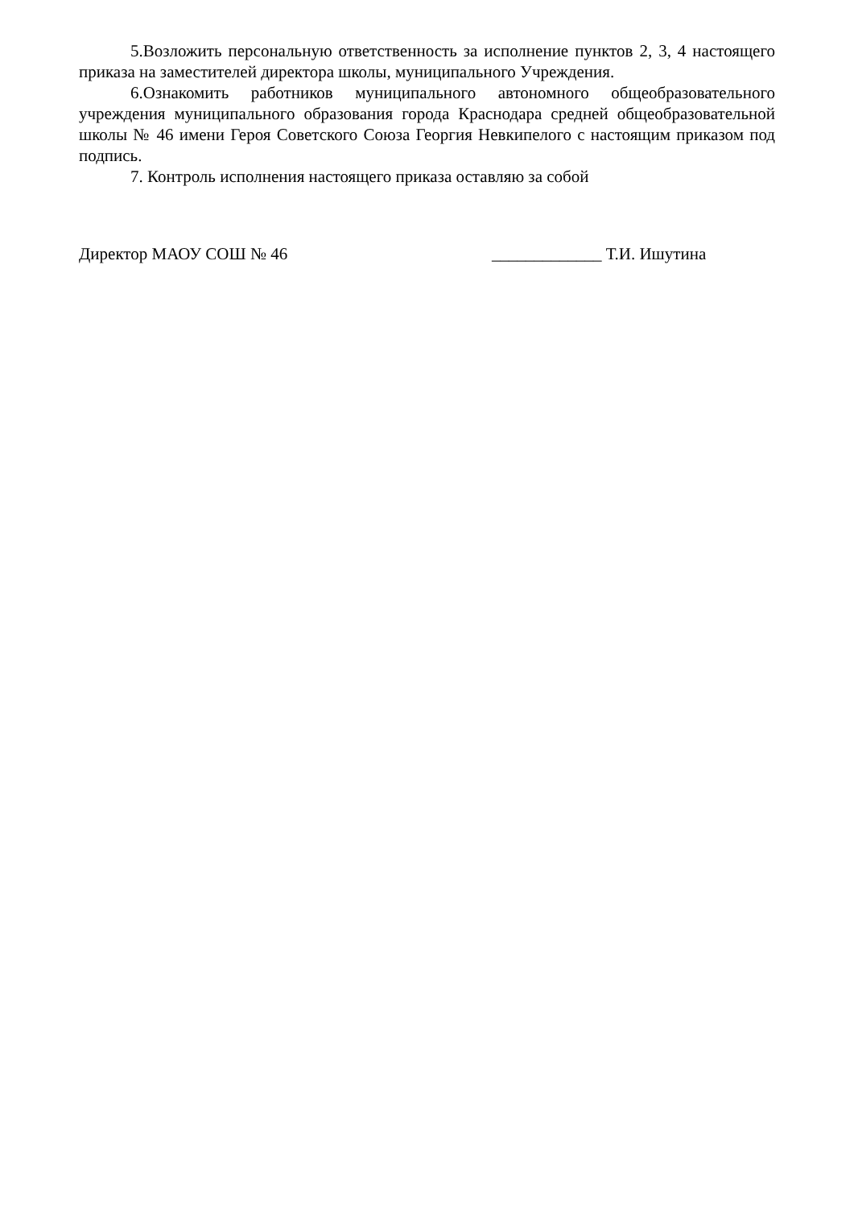5.Возложить персональную ответственность за исполнение пунктов 2, 3, 4 настоящего приказа на заместителей директора школы, муниципального Учреждения.
6.Ознакомить работников муниципального автономного общеобразовательного учреждения муниципального образования города Краснодара средней общеобразовательной школы № 46 имени Героя Советского Союза Георгия Невкипелого с настоящим приказом под подпись.
7. Контроль исполнения настоящего приказа оставляю за собой
Директор МАОУ СОШ № 46 _____________ Т.И. Ишутина